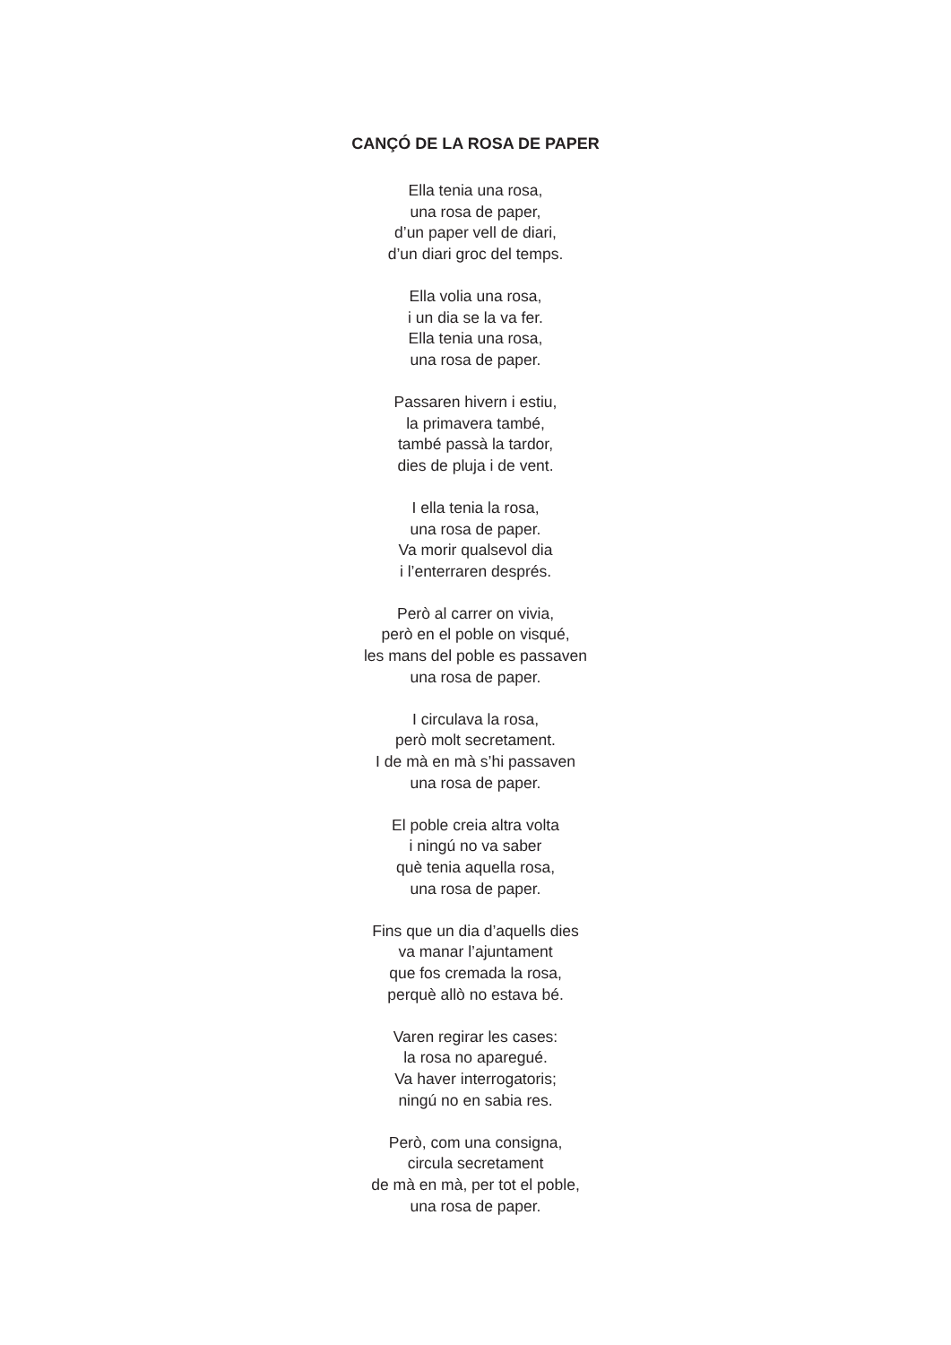CANÇÓ DE LA ROSA DE PAPER
Ella tenia una rosa,
una rosa de paper,
d’un paper vell de diari,
d’un diari groc del temps.
Ella volia una rosa,
i un dia se la va fer.
Ella tenia una rosa,
una rosa de paper.
Passaren hivern i estiu,
la primavera també,
també passà la tardor,
dies de pluja i de vent.
I ella tenia la rosa,
una rosa de paper.
Va morir qualsevol dia
i l’enterraren després.
Però al carrer on vivia,
però en el poble on visqué,
les mans del poble es passaven
una rosa de paper.
I circulava la rosa,
però molt secretament.
I de mà en mà s’hi passaven
una rosa de paper.
El poble creia altra volta
i ningú no va saber
què tenia aquella rosa,
una rosa de paper.
Fins que un dia d’aquells dies
va manar l’ajuntament
que fos cremada la rosa,
perquè allò no estava bé.
Varen regirar les cases:
la rosa no aparegué.
Va haver interrogatoris;
ningú no en sabia res.
Però, com una consigna,
circula secretament
de mà en mà, per tot el poble,
una rosa de paper.